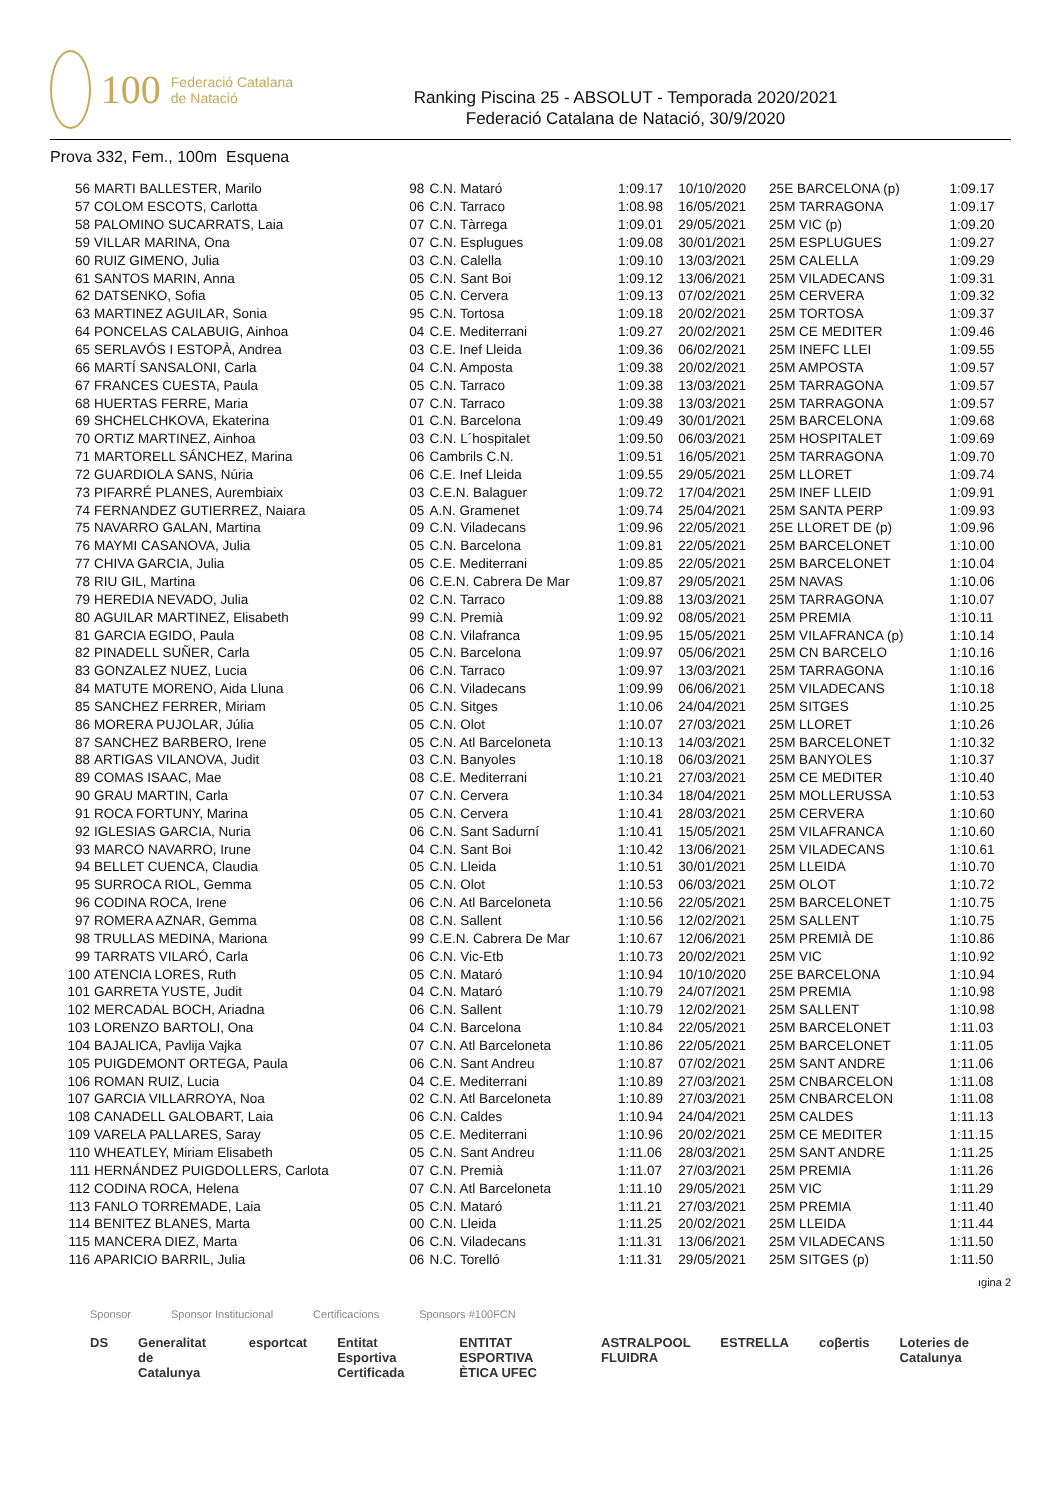100 Federació Catalana de Natació
Ranking Piscina 25 - ABSOLUT - Temporada 2020/2021
Federació Catalana de Natació, 30/9/2020
Prova 332, Fem., 100m Esquena
| 56 | MARTI BALLESTER, Marilo | 98 | C.N. Mataró | 1:09.17 | 10/10/2020 | 25E BARCELONA (p) | 1:09.17 |
| 57 | COLOM ESCOTS, Carlotta | 06 | C.N. Tarraco | 1:08.98 | 16/05/2021 | 25M TARRAGONA | 1:09.17 |
| 58 | PALOMINO SUCARRATS, Laia | 07 | C.N. Tàrrega | 1:09.01 | 29/05/2021 | 25M VIC (p) | 1:09.20 |
| 59 | VILLAR MARINA, Ona | 07 | C.N. Esplugues | 1:09.08 | 30/01/2021 | 25M ESPLUGUES | 1:09.27 |
| 60 | RUIZ GIMENO, Julia | 03 | C.N. Calella | 1:09.10 | 13/03/2021 | 25M CALELLA | 1:09.29 |
| 61 | SANTOS MARIN, Anna | 05 | C.N. Sant Boi | 1:09.12 | 13/06/2021 | 25M VILADECANS | 1:09.31 |
| 62 | DATSENKO, Sofia | 05 | C.N. Cervera | 1:09.13 | 07/02/2021 | 25M CERVERA | 1:09.32 |
| 63 | MARTINEZ AGUILAR, Sonia | 95 | C.N. Tortosa | 1:09.18 | 20/02/2021 | 25M TORTOSA | 1:09.37 |
| 64 | PONCELAS CALABUIG, Ainhoa | 04 | C.E. Mediterrani | 1:09.27 | 20/02/2021 | 25M CE MEDITER | 1:09.46 |
| 65 | SERLAVÓS I ESTOPÀ, Andrea | 03 | C.E. Inef Lleida | 1:09.36 | 06/02/2021 | 25M INEFC LLEI | 1:09.55 |
| 66 | MARTÍ SANSALONI, Carla | 04 | C.N. Amposta | 1:09.38 | 20/02/2021 | 25M AMPOSTA | 1:09.57 |
| 67 | FRANCES CUESTA, Paula | 05 | C.N. Tarraco | 1:09.38 | 13/03/2021 | 25M TARRAGONA | 1:09.57 |
| 68 | HUERTAS FERRE, Maria | 07 | C.N. Tarraco | 1:09.38 | 13/03/2021 | 25M TARRAGONA | 1:09.57 |
| 69 | SHCHELCHKOVA, Ekaterina | 01 | C.N. Barcelona | 1:09.49 | 30/01/2021 | 25M BARCELONA | 1:09.68 |
| 70 | ORTIZ MARTINEZ, Ainhoa | 03 | C.N. L´hospitalet | 1:09.50 | 06/03/2021 | 25M HOSPITALET | 1:09.69 |
| 71 | MARTORELL SÁNCHEZ, Marina | 06 | Cambrils C.N. | 1:09.51 | 16/05/2021 | 25M TARRAGONA | 1:09.70 |
| 72 | GUARDIOLA SANS, Núria | 06 | C.E. Inef Lleida | 1:09.55 | 29/05/2021 | 25M LLORET | 1:09.74 |
| 73 | PIFARRÉ PLANES, Aurembiaix | 03 | C.E.N. Balaguer | 1:09.72 | 17/04/2021 | 25M INEF LLEID | 1:09.91 |
| 74 | FERNANDEZ GUTIERREZ, Naiara | 05 | A.N. Gramenet | 1:09.74 | 25/04/2021 | 25M SANTA PERP | 1:09.93 |
| 75 | NAVARRO GALAN, Martina | 09 | C.N. Viladecans | 1:09.96 | 22/05/2021 | 25E LLORET DE (p) | 1:09.96 |
| 76 | MAYMI CASANOVA, Julia | 05 | C.N. Barcelona | 1:09.81 | 22/05/2021 | 25M BARCELONET | 1:10.00 |
| 77 | CHIVA GARCIA, Julia | 05 | C.E. Mediterrani | 1:09.85 | 22/05/2021 | 25M BARCELONET | 1:10.04 |
| 78 | RIU GIL, Martina | 06 | C.E.N. Cabrera De Mar | 1:09.87 | 29/05/2021 | 25M NAVAS | 1:10.06 |
| 79 | HEREDIA NEVADO, Julia | 02 | C.N. Tarraco | 1:09.88 | 13/03/2021 | 25M TARRAGONA | 1:10.07 |
| 80 | AGUILAR MARTINEZ, Elisabeth | 99 | C.N. Premià | 1:09.92 | 08/05/2021 | 25M PREMIA | 1:10.11 |
| 81 | GARCIA EGIDO, Paula | 08 | C.N. Vilafranca | 1:09.95 | 15/05/2021 | 25M VILAFRANCA (p) | 1:10.14 |
| 82 | PINADELL SUÑER, Carla | 05 | C.N. Barcelona | 1:09.97 | 05/06/2021 | 25M CN BARCELO | 1:10.16 |
| 83 | GONZALEZ NUEZ, Lucia | 06 | C.N. Tarraco | 1:09.97 | 13/03/2021 | 25M TARRAGONA | 1:10.16 |
| 84 | MATUTE MORENO, Aida Lluna | 06 | C.N. Viladecans | 1:09.99 | 06/06/2021 | 25M VILADECANS | 1:10.18 |
| 85 | SANCHEZ FERRER, Miriam | 05 | C.N. Sitges | 1:10.06 | 24/04/2021 | 25M SITGES | 1:10.25 |
| 86 | MORERA PUJOLAR, Júlia | 05 | C.N. Olot | 1:10.07 | 27/03/2021 | 25M LLORET | 1:10.26 |
| 87 | SANCHEZ BARBERO, Irene | 05 | C.N. Atl Barceloneta | 1:10.13 | 14/03/2021 | 25M BARCELONET | 1:10.32 |
| 88 | ARTIGAS VILANOVA, Judit | 03 | C.N. Banyoles | 1:10.18 | 06/03/2021 | 25M BANYOLES | 1:10.37 |
| 89 | COMAS ISAAC, Mae | 08 | C.E. Mediterrani | 1:10.21 | 27/03/2021 | 25M CE MEDITER | 1:10.40 |
| 90 | GRAU MARTIN, Carla | 07 | C.N. Cervera | 1:10.34 | 18/04/2021 | 25M MOLLERUSSA | 1:10.53 |
| 91 | ROCA FORTUNY, Marina | 05 | C.N. Cervera | 1:10.41 | 28/03/2021 | 25M CERVERA | 1:10.60 |
| 92 | IGLESIAS GARCIA, Nuria | 06 | C.N. Sant Sadurní | 1:10.41 | 15/05/2021 | 25M VILAFRANCA | 1:10.60 |
| 93 | MARCO NAVARRO, Irune | 04 | C.N. Sant Boi | 1:10.42 | 13/06/2021 | 25M VILADECANS | 1:10.61 |
| 94 | BELLET CUENCA, Claudia | 05 | C.N. Lleida | 1:10.51 | 30/01/2021 | 25M LLEIDA | 1:10.70 |
| 95 | SURROCA RIOL, Gemma | 05 | C.N. Olot | 1:10.53 | 06/03/2021 | 25M OLOT | 1:10.72 |
| 96 | CODINA ROCA, Irene | 06 | C.N. Atl Barceloneta | 1:10.56 | 22/05/2021 | 25M BARCELONET | 1:10.75 |
| 97 | ROMERA AZNAR, Gemma | 08 | C.N. Sallent | 1:10.56 | 12/02/2021 | 25M SALLENT | 1:10.75 |
| 98 | TRULLAS MEDINA, Mariona | 99 | C.E.N. Cabrera De Mar | 1:10.67 | 12/06/2021 | 25M PREMIÀ DE | 1:10.86 |
| 99 | TARRATS VILARÓ, Carla | 06 | C.N. Vic-Etb | 1:10.73 | 20/02/2021 | 25M VIC | 1:10.92 |
| 100 | ATENCIA LORES, Ruth | 05 | C.N. Mataró | 1:10.94 | 10/10/2020 | 25E BARCELONA | 1:10.94 |
| 101 | GARRETA YUSTE, Judit | 04 | C.N. Mataró | 1:10.79 | 24/07/2021 | 25M PREMIA | 1:10.98 |
| 102 | MERCADAL BOCH, Ariadna | 06 | C.N. Sallent | 1:10.79 | 12/02/2021 | 25M SALLENT | 1:10.98 |
| 103 | LORENZO BARTOLI, Ona | 04 | C.N. Barcelona | 1:10.84 | 22/05/2021 | 25M BARCELONET | 1:11.03 |
| 104 | BAJALICA, Pavlija Vajka | 07 | C.N. Atl Barceloneta | 1:10.86 | 22/05/2021 | 25M BARCELONET | 1:11.05 |
| 105 | PUIGDEMONT ORTEGA, Paula | 06 | C.N. Sant Andreu | 1:10.87 | 07/02/2021 | 25M SANT ANDRE | 1:11.06 |
| 106 | ROMAN RUIZ, Lucia | 04 | C.E. Mediterrani | 1:10.89 | 27/03/2021 | 25M CNBARCELON | 1:11.08 |
| 107 | GARCIA VILLARROYA, Noa | 02 | C.N. Atl Barceloneta | 1:10.89 | 27/03/2021 | 25M CNBARCELON | 1:11.08 |
| 108 | CANADELL GALOBART, Laia | 06 | C.N. Caldes | 1:10.94 | 24/04/2021 | 25M CALDES | 1:11.13 |
| 109 | VARELA PALLARES, Saray | 05 | C.E. Mediterrani | 1:10.96 | 20/02/2021 | 25M CE MEDITER | 1:11.15 |
| 110 | WHEATLEY, Miriam Elisabeth | 05 | C.N. Sant Andreu | 1:11.06 | 28/03/2021 | 25M SANT ANDRE | 1:11.25 |
| 111 | HERNÁNDEZ PUIGDOLLERS, Carlota | 07 | C.N. Premià | 1:11.07 | 27/03/2021 | 25M PREMIA | 1:11.26 |
| 112 | CODINA ROCA, Helena | 07 | C.N. Atl Barceloneta | 1:11.10 | 29/05/2021 | 25M VIC | 1:11.29 |
| 113 | FANLO TORREMADE, Laia | 05 | C.N. Mataró | 1:11.21 | 27/03/2021 | 25M PREMIA | 1:11.40 |
| 114 | BENITEZ BLANES, Marta | 00 | C.N. Lleida | 1:11.25 | 20/02/2021 | 25M LLEIDA | 1:11.44 |
| 115 | MANCERA DIEZ, Marta | 06 | C.N. Viladecans | 1:11.31 | 13/06/2021 | 25M VILADECANS | 1:11.50 |
| 116 | APARICIO BARRIL, Julia | 06 | N.C. Torelló | 1:11.31 | 29/05/2021 | 25M SITGES (p) | 1:11.50 |
ıgina 2
Sponsor Sponsor Institucional Certificacions Sponsors #100FCN
DS Generalitat de Catalunya esportcat Entitat Esportiva Certificada ENTITAT ESPORTIVA ÈTICA UFEC ASTRALPOOL FLUIDRA ESTRELLA coβertis Loteries de Catalunya